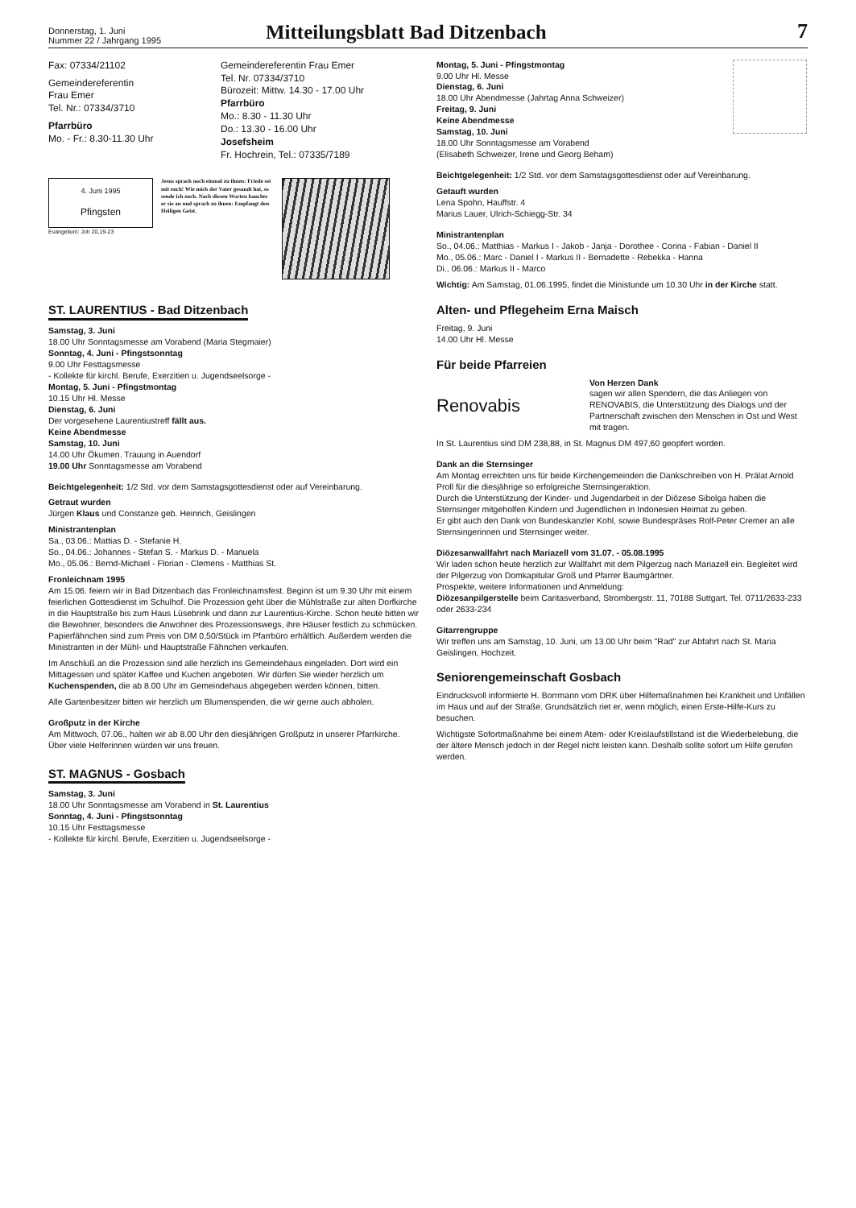Donnerstag, 1. Juni
Nummer 22 / Jahrgang 1995
Mitteilungsblatt Bad Ditzenbach
7
Fax: 07334/21102
Gemeindereferentin
Frau Emer
Tel. Nr.: 07334/3710
Pfarrbüro
Mo. - Fr.: 8.30-11.30 Uhr
Gemeindereferentin Frau Emer
Tel. Nr. 07334/3710
Bürozeit: Mittw. 14.30 - 17.00 Uhr
Pfarrbüro
Mo.: 8.30 - 11.30 Uhr
Do.: 13.30 - 16.00 Uhr
Josefsheim
Fr. Hochrein, Tel.: 07335/7189
4. Juni 1995
Pfingsten
Evangelium: Joh 20,19-23
Jesus sprach noch einmal zu ihnen: Friede sei mit euch! Wie mich der Vater gesandt hat, so sende ich euch. Nach diesen Worten hauchte er sie an und sprach zu ihnen: Empfangt den Heiligen Geist.
ST. LAURENTIUS - Bad Ditzenbach
Samstag, 3. Juni
18.00 Uhr Sonntagsmesse am Vorabend (Maria Stegmaier)
Sonntag, 4. Juni - Pfingstsonntag
9.00 Uhr Festtagsmesse
- Kollekte für kirchl. Berufe, Exerzitien u. Jugendseelsorge -
Montag, 5. Juni - Pfingstmontag
10.15 Uhr Hl. Messe
Dienstag, 6. Juni
Der vorgesehene Laurentiustreff fällt aus.
Keine Abendmesse
Samstag, 10. Juni
14.00 Uhr Ökumen. Trauung in Auendorf
19.00 Uhr Sonntagsmesse am Vorabend
Beichtgelegenheit: 1/2 Std. vor dem Samstagsgottesdienst oder auf Vereinbarung.
Getraut wurden
Jürgen Klaus und Constanze geb. Heinrich, Geislingen
Ministrantenplan
Sa., 03.06.: Mattias D. - Stefanie H.
So., 04.06.: Johannes - Stefan S. - Markus D. - Manuela
Mo., 05.06.: Bernd-Michael - Florian - Clemens - Matthias St.
Fronleichnam 1995
Am 15.06. feiern wir in Bad Ditzenbach das Fronleichnamsfest. Beginn ist um 9.30 Uhr mit einem feierlichen Gottesdienst im Schulhof. Die Prozession geht über die Mühlstraße zur alten Dorfkirche in die Hauptstraße bis zum Haus Lüsebrink und dann zur Laurentius-Kirche. Schon heute bitten wir die Bewohner, besonders die Anwohner des Prozessionswegs, ihre Häuser festlich zu schmücken. Papierfähnchen sind zum Preis von DM 0,50/Stück im Pfarrbüro erhältlich. Außerdem werden die Ministranten in der Mühl- und Hauptstraße Fähnchen verkaufen.
Im Anschluß an die Prozession sind alle herzlich ins Gemeindehaus eingeladen. Dort wird ein Mittagessen und später Kaffee und Kuchen angeboten. Wir dürfen Sie wieder herzlich um Kuchenspenden, die ab 8.00 Uhr im Gemeindehaus abgegeben werden können, bitten.
Alle Gartenbesitzer bitten wir herzlich um Blumenspenden, die wir gerne auch abholen.
Großputz in der Kirche
Am Mittwoch, 07.06., halten wir ab 8.00 Uhr den diesjährigen Großputz in unserer Pfarrkirche. Über viele Helferinnen würden wir uns freuen.
ST. MAGNUS - Gosbach
Samstag, 3. Juni
18.00 Uhr Sonntagsmesse am Vorabend in St. Laurentius
Sonntag, 4. Juni - Pfingstsonntag
10.15 Uhr Festtagsmesse
- Kollekte für kirchl. Berufe, Exerzitien u. Jugendseelsorge -
Montag, 5. Juni - Pfingstmontag
9.00 Uhr Hl. Messe
Dienstag, 6. Juni
18.00 Uhr Abendmesse (Jahrtag Anna Schweizer)
Freitag, 9. Juni
Keine Abendmesse
Samstag, 10. Juni
18.00 Uhr Sonntagsmesse am Vorabend
(Elisabeth Schweizer, Irene und Georg Beham)
Beichtgelegenheit: 1/2 Std. vor dem Samstagsgottesdienst oder auf Vereinbarung.
Getauft wurden
Lena Spohn, Hauffstr. 4
Marius Lauer, Ulrich-Schiegg-Str. 34
Ministrantenplan
So., 04.06.: Matthias - Markus I - Jakob - Janja - Dorothee - Corina - Fabian - Daniel II
Mo., 05.06.: Marc - Daniel I - Markus II - Bernadette - Rebekka - Hanna
Di., 06.06.: Markus II - Marco
Wichtig: Am Samstag, 01.06.1995, findet die Ministunde um 10.30 Uhr in der Kirche statt.
Alten- und Pflegeheim Erna Maisch
Freitag, 9. Juni
14.00 Uhr Hl. Messe
Für beide Pfarreien
Renovabis
Von Herzen Dank
sagen wir allen Spendern, die das Anliegen von RENOVABIS, die Unterstützung des Dialogs und der Partnerschaft zwischen den Menschen in Ost und West mit tragen.
In St. Laurentius sind DM 238,88, in St. Magnus DM 497,60 geopfert worden.
Dank an die Sternsinger
Am Montag erreichten uns für beide Kirchengemeinden die Dankschreiben von H. Prälat Arnold Proll für die diesjährige so erfolgreiche Sternsingeraktion.
Durch die Unterstützung der Kinder- und Jugendarbeit in der Diözese Sibolga haben die Sternsinger mitgeholfen Kindern und Jugendlichen in Indonesien Heimat zu geben.
Er gibt auch den Dank von Bundeskanzler Kohl, sowie Bundespräses Rolf-Peter Cremer an alle Sternsingerinnen und Sternsinger weiter.
Diözesanwallfahrt nach Mariazell vom 31.07. - 05.08.1995
Wir laden schon heute herzlich zur Wallfahrt mit dem Pilgerzug nach Mariazell ein. Begleitet wird der Pilgerzug von Domkapitular Groß und Pfarrer Baumgärtner.
Prospekte, weitere Informationen und Anmeldung:
Diözesanpilgerstelle beim Caritasverband, Strombergstr. 11, 70188 Suttgart, Tel. 0711/2633-233 oder 2633-234
Gitarrengruppe
Wir treffen uns am Samstag, 10. Juni, um 13.00 Uhr beim "Rad" zur Abfahrt nach St. Maria Geislingen, Hochzeit.
Seniorengemeinschaft Gosbach
Eindrucksvoll informierte H. Borrmann vom DRK über Hilfemaßnahmen bei Krankheit und Unfällen im Haus und auf der Straße. Grundsätzlich riet er, wenn möglich, einen Erste-Hilfe-Kurs zu besuchen.
Wichtigste Sofortmaßnahme bei einem Atem- oder Kreislaufstillstand ist die Wiederbelebung, die der ältere Mensch jedoch in der Regel nicht leisten kann. Deshalb sollte sofort um Hilfe gerufen werden.